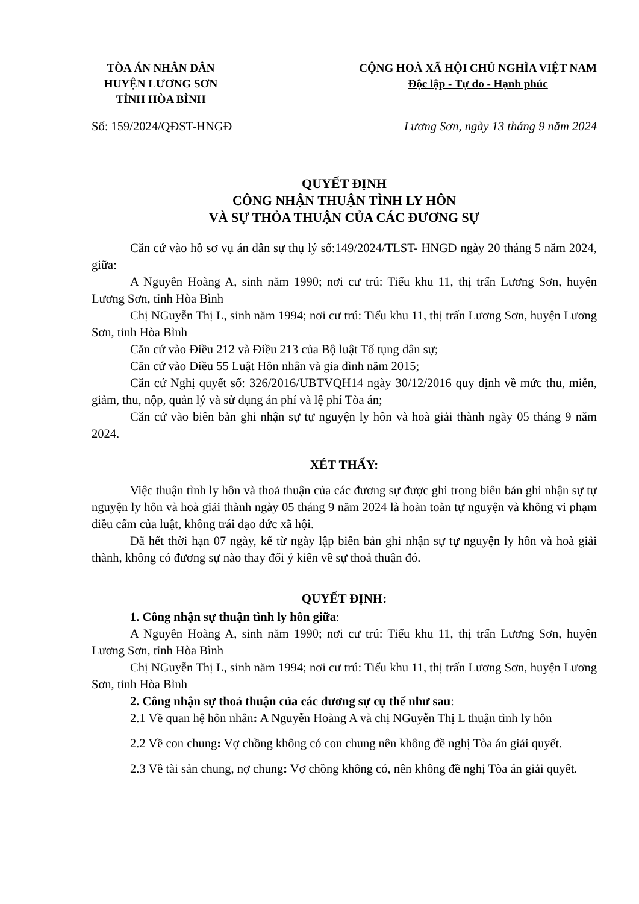TÒA ÁN NHÂN DÂN
HUYỆN LƯƠNG SƠN
TỈNH HÒA BÌNH
CỘNG HOÀ XÃ HỘI CHỦ NGHĨA VIỆT NAM
Độc lập - Tự do - Hạnh phúc
Số: 159/2024/QĐST-HNGĐ Lương Sơn, ngày 13 tháng 9 năm 2024
QUYẾT ĐỊNH
CÔNG NHẬN THUẬN TÌNH LY HÔN
VÀ SỰ THỎA THUẬN CỦA CÁC ĐƯƠNG SỰ
Căn cứ vào hồ sơ vụ án dân sự thụ lý số:149/2024/TLST- HNGĐ ngày 20 tháng 5 năm 2024, giữa:
A Nguyễn Hoàng A, sinh năm 1990; nơi cư trú: Tiểu khu 11, thị trấn Lương Sơn, huyện Lương Sơn, tỉnh Hòa Bình
Chị NGuyễn Thị L, sinh năm 1994; nơi cư trú: Tiểu khu 11, thị trấn Lương Sơn, huyện Lương Sơn, tỉnh Hòa Bình
Căn cứ vào Điều 212 và Điều 213 của Bộ luật Tố tụng dân sự;
Căn cứ vào Điều 55 Luật Hôn nhân và gia đình năm 2015;
Căn cứ Nghị quyết số: 326/2016/UBTVQH14 ngày 30/12/2016 quy định về mức thu, miễn, giảm, thu, nộp, quản lý và sử dụng án phí và lệ phí Tòa án;
Căn cứ vào biên bản ghi nhận sự tự nguyện ly hôn và hoà giải thành ngày 05 tháng 9 năm 2024.
XÉT THẤY:
Việc thuận tình ly hôn và thoả thuận của các đương sự được ghi trong biên bản ghi nhận sự tự nguyện ly hôn và hoà giải thành ngày 05 tháng 9 năm 2024 là hoàn toàn tự nguyện và không vi phạm điều cấm của luật, không trái đạo đức xã hội.
Đã hết thời hạn 07 ngày, kể từ ngày lập biên bản ghi nhận sự tự nguyện ly hôn và hoà giải thành, không có đương sự nào thay đổi ý kiến về sự thoả thuận đó.
QUYẾT ĐỊNH:
1. Công nhận sự thuận tình ly hôn giữa:
A Nguyễn Hoàng A, sinh năm 1990; nơi cư trú: Tiểu khu 11, thị trấn Lương Sơn, huyện Lương Sơn, tỉnh Hòa Bình
Chị NGuyễn Thị L, sinh năm 1994; nơi cư trú: Tiểu khu 11, thị trấn Lương Sơn, huyện Lương Sơn, tỉnh Hòa Bình
2. Công nhận sự thoả thuận của các đương sự cụ thể như sau:
2.1 Về quan hệ hôn nhân: A Nguyễn Hoàng A và chị NGuyễn Thị L thuận tình ly hôn
2.2 Về con chung: Vợ chồng không có con chung nên không đề nghị Tòa án giải quyết.
2.3 Về tài sản chung, nợ chung: Vợ chồng không có, nên không đề nghị Tòa án giải quyết.